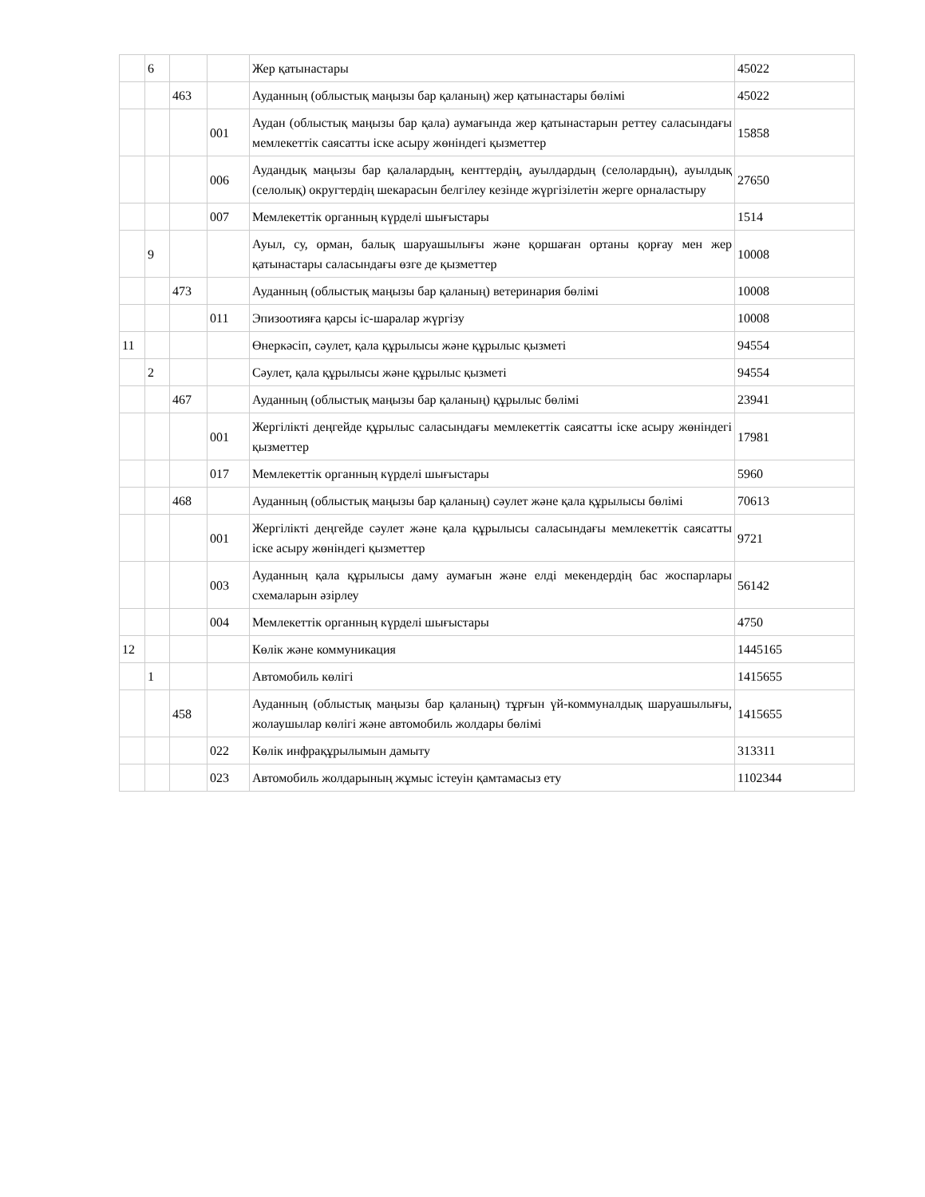| | 6 | | | Жер қатынастары | 45022 |
| | | 463 | | Ауданның (облыстық маңызы бар қаланың) жер қатынастары бөлімі | 45022 |
| | | | 001 | Аудан (облыстық маңызы бар қала) аумағында жер қатынастарын реттеу саласындағы мемлекеттік саясатты іске асыру жөніндегі қызметтер | 15858 |
| | | | 006 | Аудандық маңызы бар қалалардың, кенттердің, ауылдардың (селолардың), ауылдық (селолық) округтердің шекарасын белгілеу кезінде жүргізілетін жерге орналастыру | 27650 |
| | | | 007 | Мемлекеттік органның күрделі шығыстары | 1514 |
| | 9 | | | Ауыл, су, орман, балық шаруашылығы және қоршаған ортаны қорғау мен жер қатынастары саласындағы өзге де қызметтер | 10008 |
| | | 473 | | Ауданның (облыстық маңызы бар қаланың) ветеринария бөлімі | 10008 |
| | | | 011 | Эпизоотияға қарсы іс-шаралар жүргізу | 10008 |
| 11 | | | | Өнеркәсіп, сәулет, қала құрылысы және құрылыс қызметі | 94554 |
| | 2 | | | Сәулет, қала құрылысы және құрылыс қызметі | 94554 |
| | | 467 | | Ауданның (облыстық маңызы бар қаланың) құрылыс бөлімі | 23941 |
| | | | 001 | Жергілікті деңгейде құрылыс саласындағы мемлекеттік саясатты іске асыру жөніндегі қызметтер | 17981 |
| | | | 017 | Мемлекеттік органның күрделі шығыстары | 5960 |
| | | 468 | | Ауданның (облыстық маңызы бар қаланың) сәулет және қала құрылысы бөлімі | 70613 |
| | | | 001 | Жергілікті деңгейде сәулет және қала құрылысы саласындағы мемлекеттік саясатты іске асыру жөніндегі қызметтер | 9721 |
| | | | 003 | Ауданның қала құрылысы даму аумағын және елді мекендердің бас жоспарлары схемаларын әзірлеу | 56142 |
| | | | 004 | Мемлекеттік органның күрделі шығыстары | 4750 |
| 12 | | | | Көлік және коммуникация | 1445165 |
| | 1 | | | Автомобиль көлігі | 1415655 |
| | | 458 | | Ауданның (облыстық маңызы бар қаланың) тұрғын үй-коммуналдық шаруашылығы, жолаушылар көлігі және автомобиль жолдары бөлімі | 1415655 |
| | | | 022 | Көлік инфрақұрылымын дамыту | 313311 |
| | | | 023 | Автомобиль жолдарының жұмыс істеуін қамтамасыз ету | 1102344 |